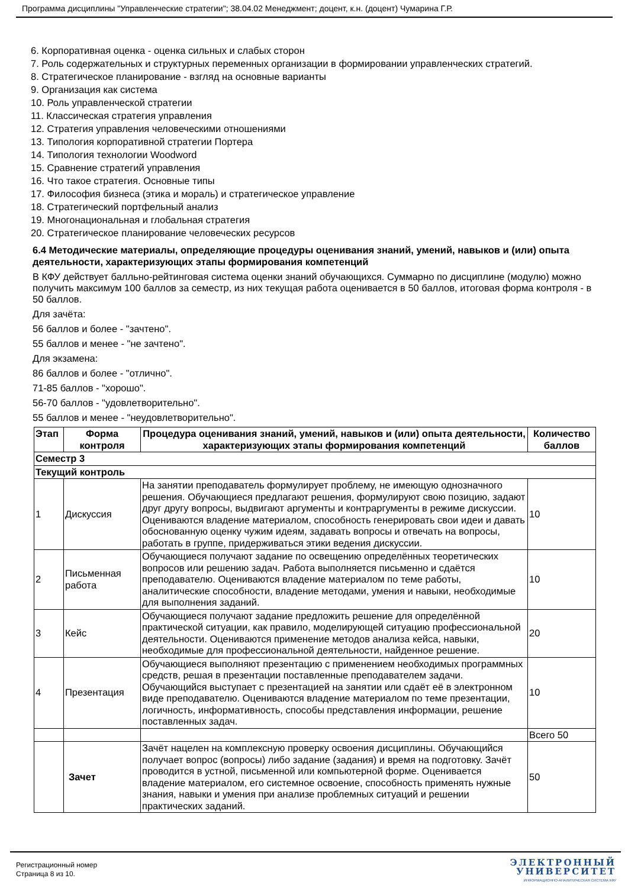Программа дисциплины "Управленческие стратегии"; 38.04.02 Менеджмент; доцент, к.н. (доцент) Чумарина Г.Р.
6. Корпоративная оценка - оценка сильных и слабых сторон
7. Роль содержательных и структурных переменных организации в формировании управленческих стратегий.
8. Стратегическое планирование - взгляд на основные варианты
9. Организация как система
10. Роль управленческой стратегии
11. Классическая стратегия управления
12. Стратегия управления человеческими отношениями
13. Типология корпоративной стратегии Портера
14. Типология технологии Woodword
15. Сравнение стратегий управления
16. Что такое стратегия. Основные типы
17. Философия бизнеса (этика и мораль) и стратегическое управление
18. Стратегический портфельный анализ
19. Многонациональная и глобальная стратегия
20. Стратегическое планирование человеческих ресурсов
6.4 Методические материалы, определяющие процедуры оценивания знаний, умений, навыков и (или) опыта деятельности, характеризующих этапы формирования компетенций
В КФУ действует балльно-рейтинговая система оценки знаний обучающихся. Суммарно по дисциплине (модулю) можно получить максимум 100 баллов за семестр, из них текущая работа оценивается в 50 баллов, итоговая форма контроля - в 50 баллов.
Для зачёта:
56 баллов и более - "зачтено".
55 баллов и менее - "не зачтено".
Для экзамена:
86 баллов и более - "отлично".
71-85 баллов - "хорошо".
56-70 баллов - "удовлетворительно".
55 баллов и менее - "неудовлетворительно".
| Этап | Форма контроля | Процедура оценивания знаний, умений, навыков и (или) опыта деятельности, характеризующих этапы формирования компетенций | Количество баллов |
| --- | --- | --- | --- |
| Семестр 3 | | | |
| Текущий контроль | | | |
| 1 | Дискуссия | На занятии преподаватель формулирует проблему, не имеющую однозначного решения. Обучающиеся предлагают решения, формулируют свою позицию, задают друг другу вопросы, выдвигают аргументы и контраргументы в режиме дискуссии. Оцениваются владение материалом, способность генерировать свои идеи и давать обоснованную оценку чужим идеям, задавать вопросы и отвечать на вопросы, работать в группе, придерживаться этики ведения дискуссии. | 10 |
| 2 | Письменная работа | Обучающиеся получают задание по освещению определённых теоретических вопросов или решению задач. Работа выполняется письменно и сдаётся преподавателю. Оцениваются владение материалом по теме работы, аналитические способности, владение методами, умения и навыки, необходимые для выполнения заданий. | 10 |
| 3 | Кейс | Обучающиеся получают задание предложить решение для определённой практической ситуации, как правило, моделирующей ситуацию профессиональной деятельности. Оцениваются применение методов анализа кейса, навыки, необходимые для профессиональной деятельности, найденное решение. | 20 |
| 4 | Презентация | Обучающиеся выполняют презентацию с применением необходимых программных средств, решая в презентации поставленные преподавателем задачи. Обучающийся выступает с презентацией на занятии или сдаёт её в электронном виде преподавателю. Оцениваются владение материалом по теме презентации, логичность, информативность, способы представления информации, решение поставленных задач. | 10 |
| | | | Всего 50 |
| | Зачет | Зачёт нацелен на комплексную проверку освоения дисциплины. Обучающийся получает вопрос (вопросы) либо задание (задания) и время на подготовку. Зачёт проводится в устной, письменной или компьютерной форме. Оценивается владение материалом, его системное освоение, способность применять нужные знания, навыки и умения при анализе проблемных ситуаций и решении практических заданий. | 50 |
Регистрационный номер
Страница 8 из 10.
ЭЛЕКТРОННЫЙ
УНИВЕРСИТЕТ
ИНФОРМАЦИОННО-АНАЛИТИЧЕСКАЯ СИСТЕМА КФУ